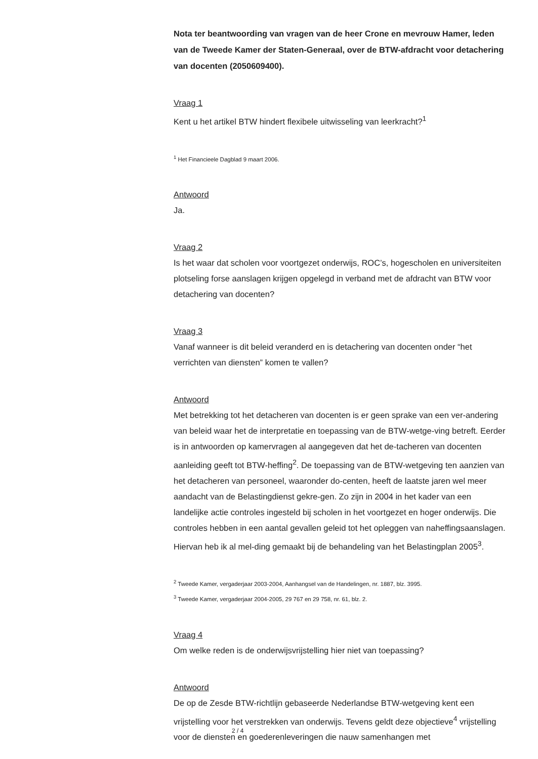Nota ter beantwoording van vragen van de heer Crone en mevrouw Hamer, leden van de Tweede Kamer der Staten-Generaal, over de BTW-afdracht voor detachering van docenten (2050609400).
Vraag 1
Kent u het artikel BTW hindert flexibele uitwisseling van leerkracht?<sup>1</sup>
<sup>1</sup> Het Financieele Dagblad 9 maart 2006.
Antwoord
Ja.
Vraag 2
Is het waar dat scholen voor voortgezet onderwijs, ROC’s, hogescholen en universiteiten plotseling forse aanslagen krijgen opgelegd in verband met de afdracht van BTW voor detachering van docenten?
Vraag 3
Vanaf wanneer is dit beleid veranderd en is detachering van docenten onder “het verrichten van diensten” komen te vallen?
Antwoord
Met betrekking tot het detacheren van docenten is er geen sprake van een ver-andering van beleid waar het de interpretatie en toepassing van de BTW-wetge-ving betreft. Eerder is in antwoorden op kamervragen al aangegeven dat het de-tacheren van docenten aanleiding geeft tot BTW-heffing<sup>2</sup>. De toepassing van de BTW-wetgeving ten aanzien van het detacheren van personeel, waaronder do-centen, heeft de laatste jaren wel meer aandacht van de Belastingdienst gekre-gen. Zo zijn in 2004 in het kader van een landelijke actie controles ingesteld bij scholen in het voortgezet en hoger onderwijs. Die controles hebben in een aantal gevallen geleid tot het opleggen van naheffingsaanslagen. Hiervan heb ik al mel-ding gemaakt bij de behandeling van het Belastingplan 2005<sup>3</sup>.
<sup>2</sup> Tweede Kamer, vergaderjaar 2003-2004, Aanhangsel van de Handelingen, nr. 1887, blz. 3995.
<sup>3</sup> Tweede Kamer, vergaderjaar 2004-2005, 29 767 en 29 758, nr. 61, blz. 2.
Vraag 4
Om welke reden is de onderwijsvrijstelling hier niet van toepassing?
Antwoord
De op de Zesde BTW-richtlijn gebaseerde Nederlandse BTW-wetgeving kent een vrijstelling voor het verstrekken van onderwijs. Tevens geldt deze objectieve<sup>4</sup> vrijstelling voor de diensten en goederenleveringen die nauw samenhangen met
2 / 4